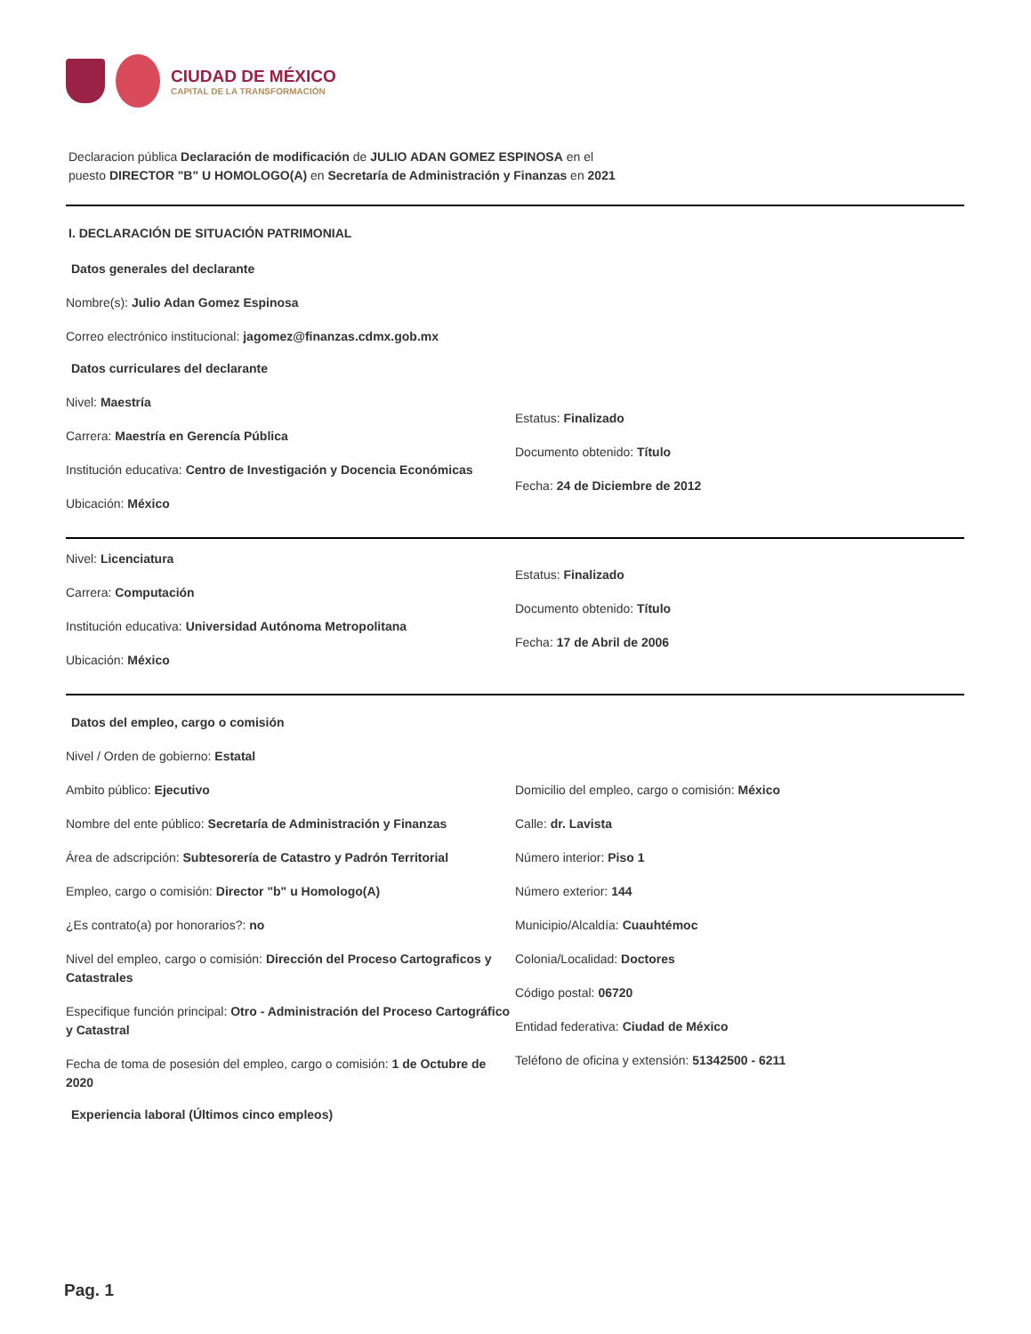CIUDAD DE MÉXICO
CAPITAL DE LA TRANSFORMACIÓN
Declaracion pública Declaración de modificación de JULIO ADAN GOMEZ ESPINOSA en el
puesto DIRECTOR "B" U HOMOLOGO(A) en Secretaría de Administración y Finanzas en 2021
I. DECLARACIÓN DE SITUACIÓN PATRIMONIAL
Datos generales del declarante
Nombre(s): Julio Adan Gomez Espinosa
Correo electrónico institucional: jagomez@finanzas.cdmx.gob.mx
Datos curriculares del declarante
Nivel: Maestría
Carrera: Maestría en Gerencía Pública
Institución educativa: Centro de Investigación y Docencia Económicas
Ubicación: México
Estatus: Finalizado
Documento obtenido: Título
Fecha: 24 de Diciembre de 2012
Nivel: Licenciatura
Carrera: Computación
Institución educativa: Universidad Autónoma Metropolitana
Ubicación: México
Estatus: Finalizado
Documento obtenido: Título
Fecha: 17 de Abril de 2006
Datos del empleo, cargo o comisión
Nivel / Orden de gobierno: Estatal
Ambito público: Ejecutivo
Nombre del ente público: Secretaría de Administración y Finanzas
Área de adscripción: Subtesorería de Catastro y Padrón Territorial
Empleo, cargo o comisión: Director "b" u Homologo(A)
¿Es contrato(a) por honorarios?: no
Nivel del empleo, cargo o comisión: Dirección del Proceso Cartograficos y Catastrales
Especifique función principal: Otro - Administración del Proceso Cartográfico y Catastral
Fecha de toma de posesión del empleo, cargo o comisión: 1 de Octubre de 2020
Domicilio del empleo, cargo o comisión: México
Calle: dr. Lavista
Número interior: Piso 1
Número exterior: 144
Municipio/Alcaldía: Cuauhtémoc
Colonia/Localidad: Doctores
Código postal: 06720
Entidad federativa: Ciudad de México
Teléfono de oficina y extensión: 51342500 - 6211
Experiencia laboral (Últimos cinco empleos)
Pag. 1